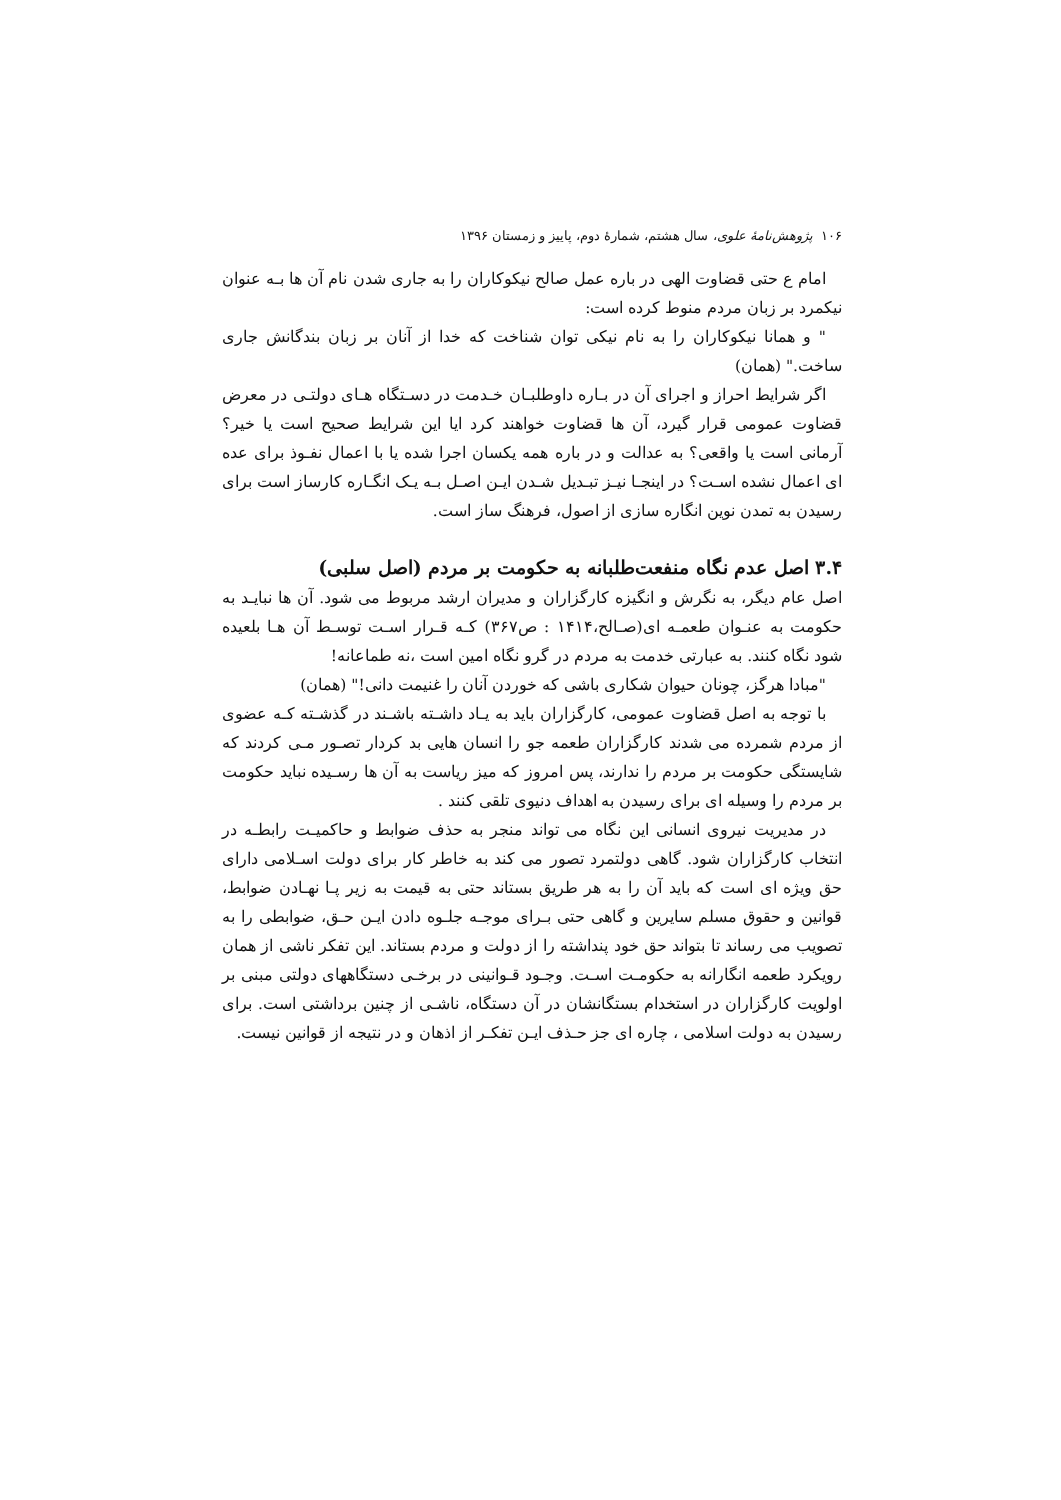۱۰۶ پژوهش‌نامهٔ علوی، سال هشتم، شمارهٔ دوم، پاییز و زمستان ۱۳۹۶
امام ع حتی قضاوت الهی در باره عمل صالح نیکوکاران را به جاری شدن نام آن ها بـه عنوان نیکمرد بر زبان مردم منوط کرده است:
" و همانا نیکوکاران را به نام نیکی توان شناخت که خدا از آنان بر زبان بندگانش جاری ساخت." (همان)
اگر شرایط احراز و اجرای آن در بـاره داوطلبـان خـدمت در دسـتگاه هـای دولتـی در معرض قضاوت عمومی قرار گیرد، آن ها قضاوت خواهند کرد ایا این شرایط صحیح است یا خیر؟ آرمانی است یا واقعی؟ به عدالت و در باره همه یکسان اجرا شده یا با اعمال نفـوذ برای عده ای اعمال نشده اسـت؟ در اینجـا نیـز تبـدیل شـدن ایـن اصـل بـه یـک انگـاره کارساز است برای رسیدن به تمدن نوین انگاره سازی از اصول، فرهنگ ساز است.
۳.۴ اصل عدم نگاه منفعت‌طلبانه به حکومت بر مردم (اصل سلبی)
اصل عام دیگر، به نگرش و انگیزه کارگزاران و مدیران ارشد مربوط می شود. آن ها نبایـد به حکومت به عنـوان طعمـه ای(صـالح،۱۴۱۴ : ص۳۶۷) کـه قـرار اسـت توسـط آن هـا بلعیده شود نگاه کنند. به عبارتی خدمت به مردم در گرو نگاه امین است ،نه طماعانه!
"مبادا هرگز، چونان حیوان شکاری باشی که خوردن آنان را غنیمت دانی!" (همان)
با توجه به اصل قضاوت عمومی، کارگزاران باید به یـاد داشـته باشـند در گذشـته کـه عضوی از مردم شمرده می شدند کارگزاران طعمه جو را انسان هایی بد کردار تصـور مـی کردند که شایستگی حکومت بر مردم را ندارند، پس امروز که میز ریاست به آن ها رسـیده نباید حکومت بر مردم را وسیله ای برای رسیدن به اهداف دنیوی تلقی کنند .
در مدیریت نیروی انسانی این نگاه می تواند منجر به حذف ضوابط و حاکمیـت رابطـه در انتخاب کارگزاران شود. گاهی دولتمرد تصور می کند به خاطر کار برای دولت اسـلامی دارای حق ویژه ای است که باید آن را به هر طریق بستاند حتی به قیمت به زیر پـا نهـادن ضوابط، قوانین و حقوق مسلم سایرین و گاهی حتی بـرای موجـه جلـوه دادن ایـن حـق، ضوابطی را به تصویب می رساند تا بتواند حق خود پنداشته را از دولت و مردم بستاند. این تفکر ناشی از همان رویکرد طعمه انگارانه به حکومـت اسـت. وجـود قـوانینی در برخـی دستگاههای دولتی مبنی بر اولویت کارگزاران در استخدام بستگانشان در آن دستگاه، ناشـی از چنین برداشتی است. برای رسیدن به دولت اسلامی ، چاره ای جز حـذف ایـن تفکـر از اذهان و در نتیجه از قوانین نیست.